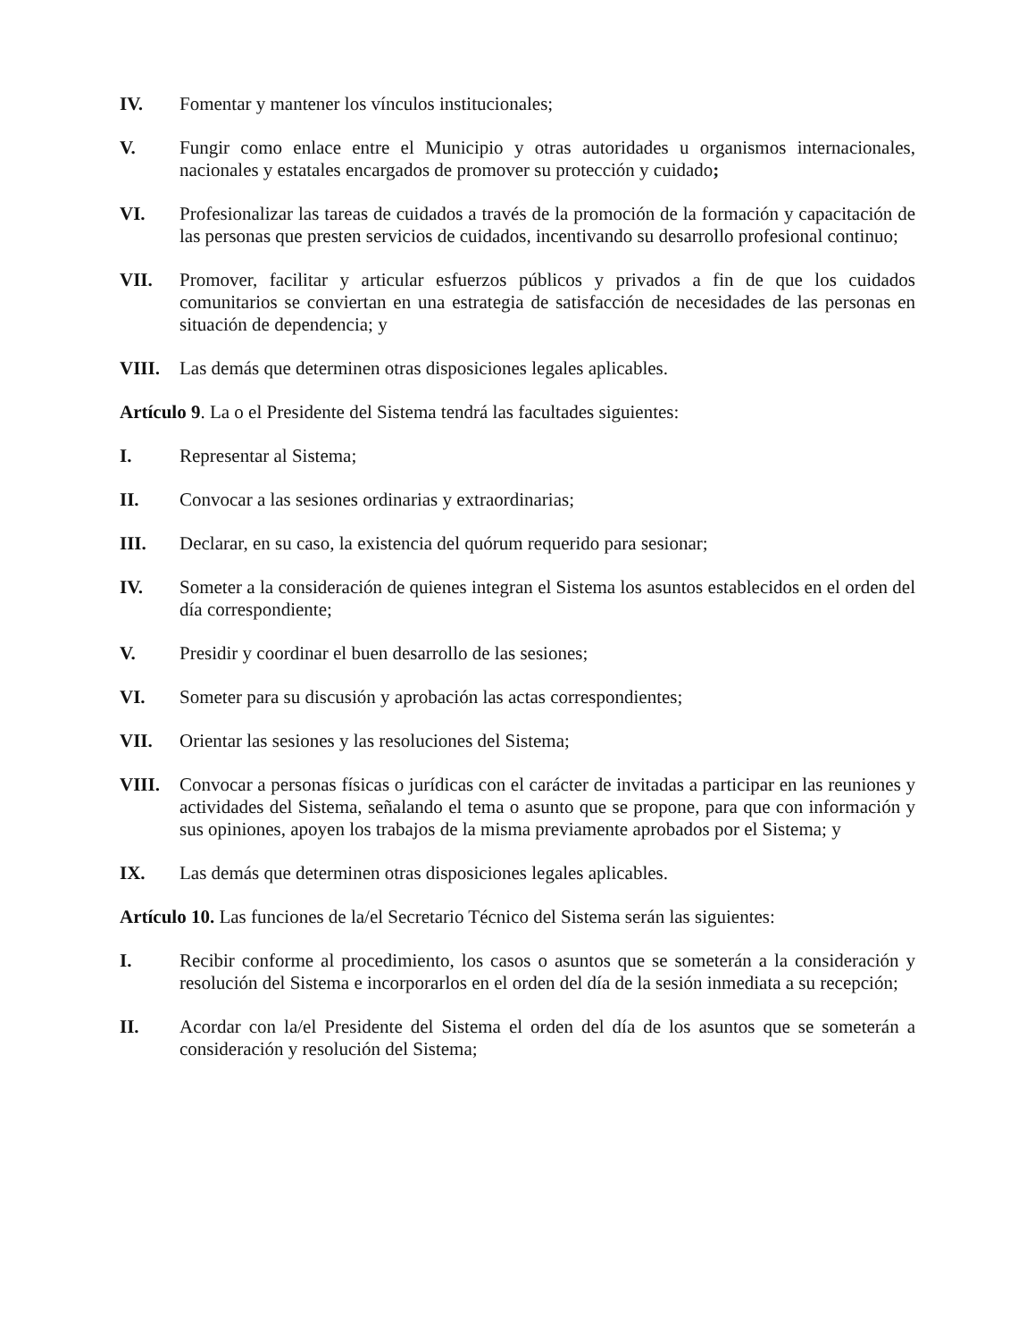IV. Fomentar y mantener los vínculos institucionales;
V. Fungir como enlace entre el Municipio y otras autoridades u organismos internacionales, nacionales y estatales encargados de promover su protección y cuidado;
VI. Profesionalizar las tareas de cuidados a través de la promoción de la formación y capacitación de las personas que presten servicios de cuidados, incentivando su desarrollo profesional continuo;
VII. Promover, facilitar y articular esfuerzos públicos y privados a fin de que los cuidados comunitarios se conviertan en una estrategia de satisfacción de necesidades de las personas en situación de dependencia; y
VIII. Las demás que determinen otras disposiciones legales aplicables.
Artículo 9. La o el Presidente del Sistema tendrá las facultades siguientes:
I. Representar al Sistema;
II. Convocar a las sesiones ordinarias y extraordinarias;
III. Declarar, en su caso, la existencia del quórum requerido para sesionar;
IV. Someter a la consideración de quienes integran el Sistema los asuntos establecidos en el orden del día correspondiente;
V. Presidir y coordinar el buen desarrollo de las sesiones;
VI. Someter para su discusión y aprobación las actas correspondientes;
VII. Orientar las sesiones y las resoluciones del Sistema;
VIII. Convocar a personas físicas o jurídicas con el carácter de invitadas a participar en las reuniones y actividades del Sistema, señalando el tema o asunto que se propone, para que con información y sus opiniones, apoyen los trabajos de la misma previamente aprobados por el Sistema; y
IX. Las demás que determinen otras disposiciones legales aplicables.
Artículo 10. Las funciones de la/el Secretario Técnico del Sistema serán las siguientes:
I. Recibir conforme al procedimiento, los casos o asuntos que se someterán a la consideración y resolución del Sistema e incorporarlos en el orden del día de la sesión inmediata a su recepción;
II. Acordar con la/el Presidente del Sistema el orden del día de los asuntos que se someterán a consideración y resolución del Sistema;